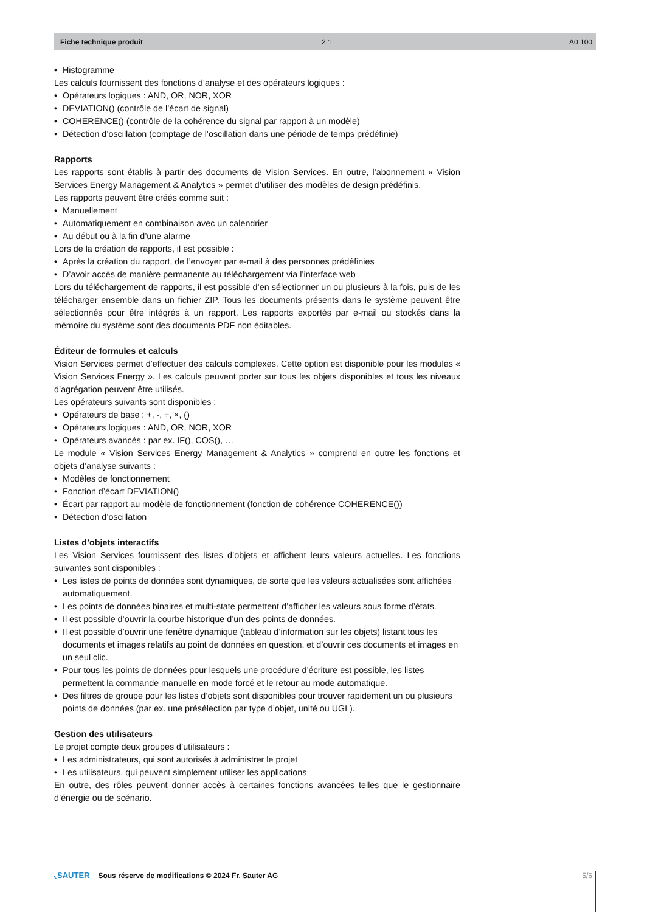Fiche technique produit 2.1 A0.100
Histogramme
Les calculs fournissent des fonctions d’analyse et des opérateurs logiques :
Opérateurs logiques : AND, OR, NOR, XOR
DEVIATION() (contrôle de l’écart de signal)
COHERENCE() (contrôle de la cohérence du signal par rapport à un modèle)
Détection d’oscillation (comptage de l’oscillation dans une période de temps prédéfinie)
Rapports
Les rapports sont établis à partir des documents de Vision Services. En outre, l’abonnement « Vision Services Energy Management & Analytics » permet d’utiliser des modèles de design prédéfinis.
Les rapports peuvent être créés comme suit :
Manuellement
Automatiquement en combinaison avec un calendrier
Au début ou à la fin d’une alarme
Lors de la création de rapports, il est possible :
Après la création du rapport, de l’envoyer par e-mail à des personnes prédéfinies
D’avoir accès de manière permanente au téléchargement via l’interface web
Lors du téléchargement de rapports, il est possible d’en sélectionner un ou plusieurs à la fois, puis de les télécharger ensemble dans un fichier ZIP. Tous les documents présents dans le système peuvent être sélectionnés pour être intégrés à un rapport. Les rapports exportés par e-mail ou stockés dans la mémoire du système sont des documents PDF non éditables.
Éditeur de formules et calculs
Vision Services permet d’effectuer des calculs complexes. Cette option est disponible pour les modules « Vision Services Energy ». Les calculs peuvent porter sur tous les objets disponibles et tous les niveaux d’agrégation peuvent être utilisés.
Les opérateurs suivants sont disponibles :
Opérateurs de base : +, -, ÷, ×, ()
Opérateurs logiques : AND, OR, NOR, XOR
Opérateurs avancés : par ex. IF(), COS(), …
Le module « Vision Services Energy Management & Analytics » comprend en outre les fonctions et objets d’analyse suivants :
Modèles de fonctionnement
Fonction d’écart DEVIATION()
Écart par rapport au modèle de fonctionnement (fonction de cohérence COHERENCE())
Détection d’oscillation
Listes d’objets interactifs
Les Vision Services fournissent des listes d’objets et affichent leurs valeurs actuelles. Les fonctions suivantes sont disponibles :
Les listes de points de données sont dynamiques, de sorte que les valeurs actualisées sont affichées automatiquement.
Les points de données binaires et multi-state permettent d’afficher les valeurs sous forme d’états.
Il est possible d’ouvrir la courbe historique d’un des points de données.
Il est possible d’ouvrir une fenêtre dynamique (tableau d’information sur les objets) listant tous les documents et images relatifs au point de données en question, et d’ouvrir ces documents et images en un seul clic.
Pour tous les points de données pour lesquels une procédure d’écriture est possible, les listes permettent la commande manuelle en mode forcé et le retour au mode automatique.
Des filtres de groupe pour les listes d’objets sont disponibles pour trouver rapidement un ou plusieurs points de données (par ex. une présélection par type d’objet, unité ou UGL).
Gestion des utilisateurs
Le projet compte deux groupes d’utilisateurs :
Les administrateurs, qui sont autorisés à administrer le projet
Les utilisateurs, qui peuvent simplement utiliser les applications
En outre, des rôles peuvent donner accès à certaines fonctions avancées telles que le gestionnaire d’énergie ou de scénario.
◟SAUTER Sous réserve de modifications © 2024 Fr. Sauter AG 5/6